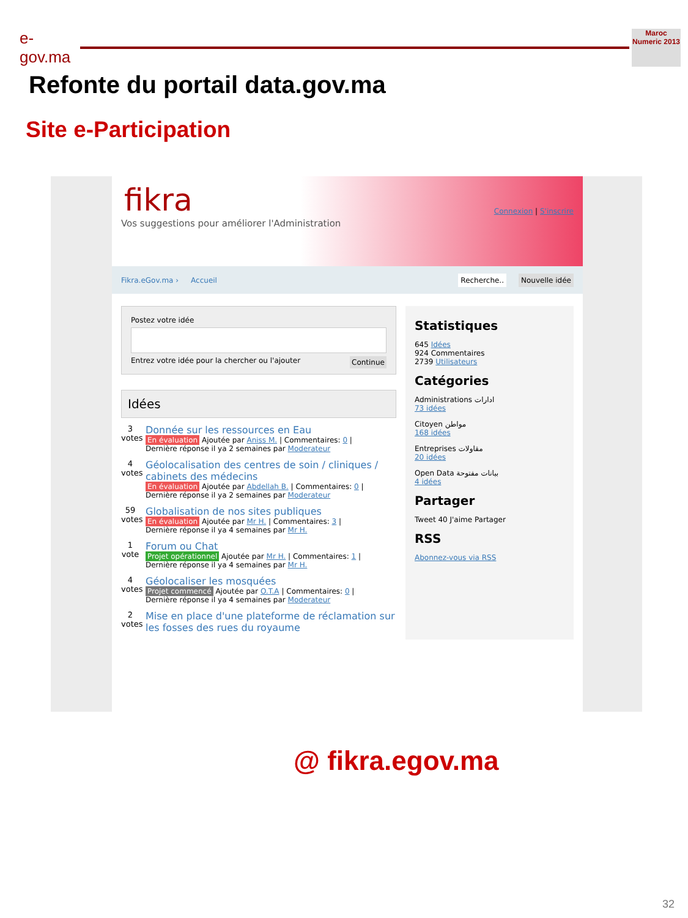e-gov.ma
Maroc Numeric 2013
Refonte du portail data.gov.ma
Site e-Participation
fikra
Vos suggestions pour améliorer l'Administration
Connexion | S'inscrire
Fikra.eGov.ma › Accueil Recherche.. Nouvelle idée
Postez votre idée
Entrez votre idée pour la chercher ou l'ajouter Continue
Idées
3
votes
Donnée sur les ressources en Eau
En évaluation Ajoutée par Aniss M. | Commentaires: 0 |
Dernière réponse il ya 2 semaines par Moderateur
4
votes
Géolocalisation des centres de soin / cliniques / cabinets des médecins
En évaluation Ajoutée par Abdellah B. | Commentaires: 0 |
Dernière réponse il ya 2 semaines par Moderateur
59
votes
Globalisation de nos sites publiques
En évaluation Ajoutée par Mr H. | Commentaires: 3 |
Dernière réponse il ya 4 semaines par Mr H.
1
vote
Forum ou Chat
Projet opérationnel Ajoutée par Mr H. | Commentaires: 1 |
Dernière réponse il ya 4 semaines par Mr H.
4
votes
Géolocaliser les mosquées
Projet commencé Ajoutée par O.T.A | Commentaires: 0 |
Dernière réponse il ya 4 semaines par Moderateur
2
votes
Mise en place d'une plateforme de réclamation sur les fosses des rues du royaume
Statistiques
645 Idées
924 Commentaires
2739 Utilisateurs
Catégories
Administrations ادارات
73 idées
Citoyen مواطن
168 idées
Entreprises مقاولات
20 idées
Open Data بيانات مفتوحة
4 idées
Partager
Tweet 40 J'aime Partager
RSS
Abonnez-vous via RSS
@ fikra.egov.ma
32